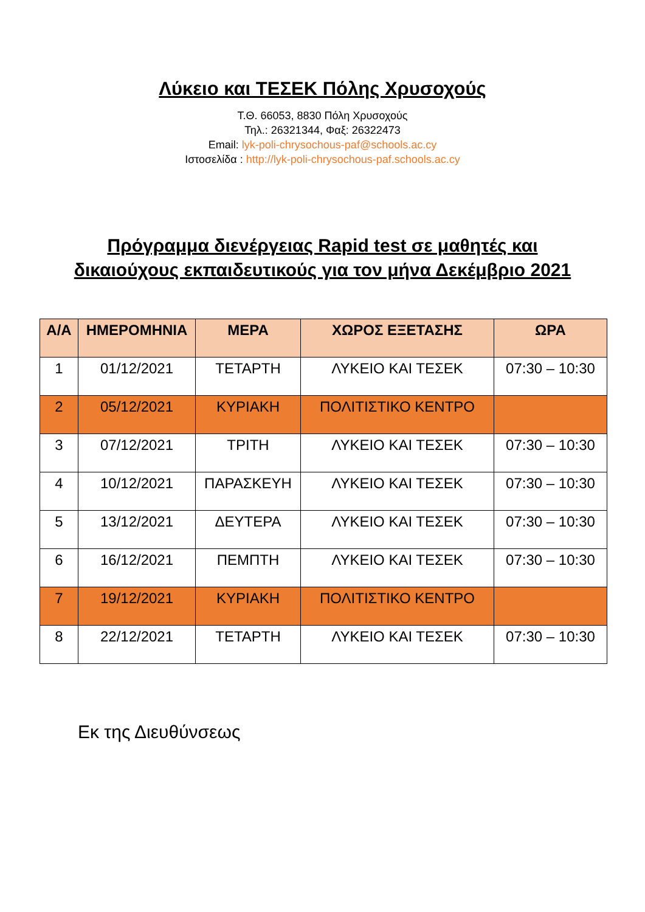Λύκειο και ΤΕΣΕΚ Πόλης Χρυσοχούς
Τ.Θ. 66053, 8830 Πόλη Χρυσοχούς
Τηλ.: 26321344, Φαξ: 26322473
Email: lyk-poli-chrysochous-paf@schools.ac.cy
Ιστοσελίδα : http://lyk-poli-chrysochous-paf.schools.ac.cy
Πρόγραμμα διενέργειας Rapid test σε μαθητές και δικαιούχους εκπαιδευτικούς για τον μήνα Δεκέμβριο 2021
| Α/Α | ΗΜΕΡΟΜΗΝΙΑ | ΜΕΡΑ | ΧΩΡΟΣ ΕΞΕΤΑΣΗΣ | ΩΡΑ |
| --- | --- | --- | --- | --- |
| 1 | 01/12/2021 | ΤΕΤΑΡΤΗ | ΛΥΚΕΙΟ ΚΑΙ ΤΕΣΕΚ | 07:30 – 10:30 |
| 2 | 05/12/2021 | ΚΥΡΙΑΚΗ | ΠΟΛΙΤΙΣΤΙΚΟ ΚΕΝΤΡΟ | |
| 3 | 07/12/2021 | ΤΡΙΤΗ | ΛΥΚΕΙΟ ΚΑΙ ΤΕΣΕΚ | 07:30 – 10:30 |
| 4 | 10/12/2021 | ΠΑΡΑΣΚΕΥΗ | ΛΥΚΕΙΟ ΚΑΙ ΤΕΣΕΚ | 07:30 – 10:30 |
| 5 | 13/12/2021 | ΔΕΥΤΕΡΑ | ΛΥΚΕΙΟ ΚΑΙ ΤΕΣΕΚ | 07:30 – 10:30 |
| 6 | 16/12/2021 | ΠΕΜΠΤΗ | ΛΥΚΕΙΟ ΚΑΙ ΤΕΣΕΚ | 07:30 – 10:30 |
| 7 | 19/12/2021 | ΚΥΡΙΑΚΗ | ΠΟΛΙΤΙΣΤΙΚΟ ΚΕΝΤΡΟ | |
| 8 | 22/12/2021 | ΤΕΤΑΡΤΗ | ΛΥΚΕΙΟ ΚΑΙ ΤΕΣΕΚ | 07:30 – 10:30 |
Εκ της Διευθύνσεως